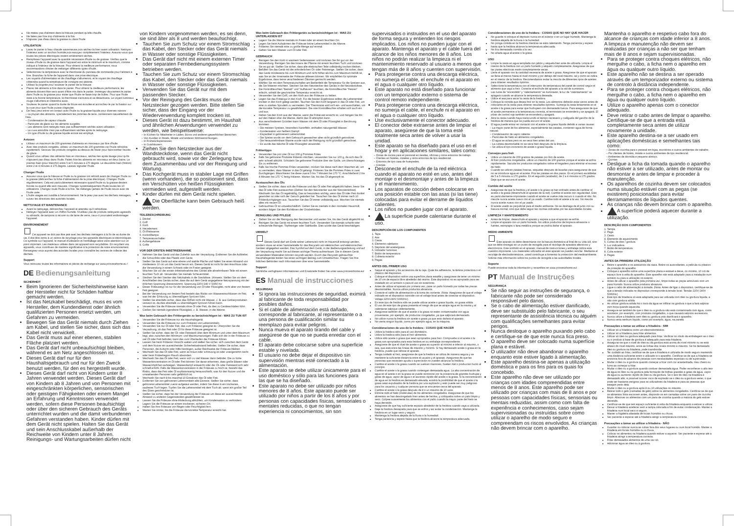Ne mettez pas d'aliment dans la friteuse pendant qu'elle chauffe.
Ne faites pas frire trop d'aliments à la fois.
N'ajoutez pas d'eau dans la graisse ou dans l'huile
UTILISATION
Lavez le panier à l'eau chaude savonneuse puis séchez-la bien avant utilisation. Nettoyez l'intérieur avec un torchon humide puis essuyez complètement l'intérieur. Assurez-vous que toutes les pièces électriques restent entièrement sèches.
Remplissez l'appareil avec la quantité nécessaire d'huile ou de graisse. Vérifiez que le niveau d'huile ou de graisse dans l'appareil est entre le minimum et le maximum, comme indiqué à l'intérieur de la friteuse. Pour obtenir la meilleure performance, nous recommandons d'éviter de mélanger différents types d'huile.
Sélectionnez la température avec le thermostat du panneau de commande pour l'aliment à frire. Branchez la fiche de l'appareil dans une prise électrique.
Les voyants d'alimentation et de chauffage s'allumeront, et le voyant de chauffage s'éteindra quand la température de consigne est atteinte.
Utilisez la poignée pour soulever le panier de la friteuse.
Placez les aliments à frire dans le panier. Pour obtenir la meilleure performance, les aliments doivent être secs avant d'être mis dans le panier. Immergez doucement le panier dans l'huile ou la graisse pour éviter que l'huile ne fasse trop de bulles. Pour que l'huile reste à la bonne température, le thermostat s'activera et se désactivera. Le voyant lumineux rouge s'allumera et s'éteindra aussi.
Soulevez le panier quand la durée de friture est écoulée et accrochez-le par la fixation sur la cuve pour que l'huile puisse s'égoutter.
De l'eau peut entrer en contact avec l'huile ou la graisse liquide pour diverses raisons :
– La plupart des aliments, spécialement les pommes de terre, contiennent naturellement de l'eau.
– Condensation de vapeur chaude.
– Particules de glace sur les aliments surgelés.
– Les aliments sont nettoyés mais pas suffisamment séchés avant utilisation.
– La cuve amovible n'est pas suffisamment séchée après le nettoyage.
– Un type d'huile ou de graisse liquide erroné est employé.
Astuces
Utilisez un maximum de 200 grammes d'aliments en morceaux par litre d'huile.
Avec des produits congelés, utilisez un maximum de 100 grammes car l'huile refroidira rapidement. Secouez les produits congelés au-dessus de l'évier pour faire tomber l'excès de glace.
Quand vous utilisez des aliments frais en morceaux, séchez-les après lavage pour qu'ils n'ajoutent pas d'eau dans l'huile. Faites frire les aliments en morceaux en deux bains. Le premier bain (pour blanchir) entre 5 et 5 minutes à 170 degrés. Le deuxième bain (finition) entre 2 et 4 minutes à 175 degrés. Laissez égoutter l'huile.
Changer l'huile
Assurez-vous que la friteuse et l'huile ou la graisse ont refroidi avant de changer l'huile ou la graisse (débranchez la fiche d'alimentation de la prise électrique). Changez l'huile régulièrement. Cela est particulièrement nécessaire quand l'huile ou la graisse devient foncée ou quand elle sent mauvais. Changez systématiquement l'huile toutes les 10 utilisations. Changez toute l'huile à la fois. Ne mélangez jamais de l'huile neuve avec de l'huile usée.
L'huile usagée est nuisible à l'environnement. Ne la jetez pas avec les déchets ménagers, suivez les directives des autorités locales.
NETTOYAGE ET MAINTENANCE
Avant le nettoyage, débranchez l'appareil et attendez qu'il refroidisse.
Nettoyez l'appareil avec un chiffon humide. N'utilisez pas de produits nettoyants agressifs ou abrasifs, de tampons à récurer ou de laine de verre, ceux-ci pourraient endommager l'appareil.
ENVIRONNEMENT
Cet appareil ne doit pas être jeté avec les déchets ménagers à la fin de sa durée de vie, il doit être remis à un centre de recyclage pour les appareils électriques et électroniques. Ce symbole sur l'appareil, le manuel d'utilisation et l'emballage attire votre attention sur un point important. Les matériaux utilisés dans cet appareil sont recyclables. En recyclant vos appareils, vous contribuez de manière significative à la protection de notre environnement. Renseignez-vous auprès des autorités locales pour connaître les centres de collecte des déchets.
Support
Vous retrouvez toutes les informations et pièces de rechange sur www.princesshome.eu !
DE Bedienungsanleitung
SICHERHEIT
Beim Ignorieren der Sicherheitshinweise kann der Hersteller nicht für Schäden haftbar gemacht werden.
Ist das Netzkabel beschädigt, muss es vom Hersteller, dem Kundendienst oder ähnlich qualifizierten Personen ersetzt werden, um Gefahren zu vermeiden.
Bewegen Sie das Gerät niemals durch Ziehen am Kabel, und stellen Sie sicher, dass sich das Kabel nicht verwickelt.
Das Gerät muss auf einer ebenen, stabilen Fläche platziert werden.
Das Gerät darf nicht unbeaufsichtigt bleiben, während es am Netz angeschlossen ist.
Dieses Gerät darf nur für den Haushaltsgebrauch und nur für den Zweck benutzt werden, für den es hergestellt wurde.
Dieses Gerät darf nicht von Kindern unter 8 Jahren verwendet werden. Dieses Gerät darf von Kindern ab 8 Jahren und von Personen mit eingeschränkten körperlichen, sensorischen oder geistigen Fähigkeiten oder einem Mangel an Erfahrung und Kenntnissen verwendet werden, sofern diese Personen beaufsichtigt oder über den sicheren Gebrauch des Geräts unterrichtet wurden und die damit verbundenen Gefahren verstanden haben. Kinder dürfen mit dem Gerät nicht spielen. Halten Sie das Gerät und sein Anschlusskabel außerhalb der Reichweite von Kindern unter 8 Jahren. Reinigungs- und Wartungsarbeiten dürfen nicht
von Kindern vorgenommen werden, es sei denn, sie sind älter als 8 und werden beaufsichtigt.
Tauchen Sie zum Schutz vor einem Stromschlag das Kabel, den Stecker oder das Gerät niemals in Wasser oder sonstige Flüssigkeiten.
Das Gerät darf nicht mit einem externen Timer oder separaten Fernbedienungssystem betrieben werden.
Tauchen Sie zum Schutz vor einem Stromschlag das Kabel, den Stecker oder das Gerät niemals in Wasser oder sonstige Flüssigkeiten.
Verwenden Sie das Gerät nur mit dem passenden Stecker.
Vor der Reinigung des Geräts muss der Netzstecker gezogen werden. Bitte stellen Sie sicher, dass der Eingang vor der Wiederverwendung komplett trocken ist.
Dieses Gerät ist dazu bestimmt, im Haushalt und ähnlichen Anwendungen verwendet zu werden, wie beispielsweise:
– In Küchen für Mitarbeiter in Läden, Büros und anderen gewerblichen Bereichen.
– Von Kunden in Hotels, Motels und anderen Wohneinrichtungen.
– In Frühstückspensionen.
– In Gutshäusern.
Ziehen Sie den Netzstecker aus der Wandsteckdose, wenn das Gerät nicht gebraucht wird, sowie vor der Zerlegung bzw. dem Zusammenbau und vor der Reinigung und Wartung.
Das Kochgerät muss in stabiler Lage mit Griffen (wenn vorhanden), die so positioniert sind, dass ein Verschütten von heißen Flüssigkeiten vermieden wird, aufgestellt werden.
Kinder dürfen mit dem Gerät nicht spielen.
Die Oberfläche kann beim Gebrauch heiß werden.
TEILEBESCHREIBUNG
1. Deckel
2. Griff
3. Korb
4. Heizelement
5. Öl-/Fettwanne
6. Kontrolllampe
7. Temperaturschalter
8. Außengehäuse
9. Griffe
VOR DER ERSTEN INBETRIEBNAHME
Nehmen Sie das Gerät und das Zubehör aus der Verpackung. Entfernen Sie die Aufkleber, die Schutzfolie oder das Plastik vom Gerät.
Stellen Sie das Gerät auf eine ebene und stabile Fläche und halten Sie einen Abstand von mindestens 10 cm um das Gerät herum ein. Dieses Gerät ist nicht für den Anschluss oder die Verwendung in einem Schrank oder im Freien geeignet.
Wischen Sie vor der ersten Inbetriebnahme des Geräts alle abnehmbaren Teile mit einem feuchten Tuch ab. Verwenden Sie niemals Scheuermittel.
Stecken Sie den Stecker des Netzkabels in die Steckdose. (Hinweis: Stellen Sie vor dem Anschließen des Geräts sicher, dass die auf dem Gerät angegebene Netzspannung mit der örtlichen Spannung übereinstimmt. Spannung 220V-240 V 50/60 Hz
Dieser Fritteusetyp ist nur für die Verwendung von Öl oder Flüssigfett, nicht aber von festem Fett geeignet.
Bei der Verwendung von festem Fett besteht das Risiko von Wassereinschlüssen im Fett, was bei der Erhitzung zu übermäßigem Spritzen führt.
Stellen Sie ebenfalls sicher, dass das Öl/Fett nicht mit Wasser, z. B. aus Gefrierprodukten versetzt ist, da dies ebenfalls zu übermäßigem Spritzen führen kann.
Verwenden Sie die Fritteuse niemals ohne Öl oder Fett, da dies zu Geräteschäden führt.
Gießen Sie niemals irgendeine Flüssigkeit, z. B. Wasser, in die Wanne.
Was beim Gebrauch des Frittiergeräts zu berücksichtigen ist - WAS ZU TUN IST
Verwenden Sie die Fritteuse nur als Haushaltsgerät.
Verwenden Sie die Fritteuse nur zum Frittieren von Lebensmitteln.
Verwenden Sie nur Öl oder Fett, das zum Frittieren geeignet ist. Überprüfen Sie die Verpackung, ob das Fett oder Öl für diese Fritteuse geeignet ist.
Stellen Sie sicher, dass der Öl- oder Fettstand über dem Minimum und unter dem Maximum liegt, also zwischen den Minimum- und Maximumanzeigen. Falls sich der in der Fritteuse zu viel Öl oder Fett befindet, kann das zum Überlaufen der Fritteuse führen.
Lassen Sie beim Frittieren Vorsicht walten und stellen Sie sicher, sich zwischen dem Gerät und dem Nutzer ein ausreichender Sicherheitsabstand befindet. Stellen Sie sicher, dass Personen, die Aufsicht oder Hilfe benötigen, außer Reichweite der Fritteuse bleiben.
Wechseln Sie das Öl oder Fett, wenn es braun oder schmutzig ist oder unangenehm riecht oder beim Frittierbeginn Rauch absondert.
Wechseln Sie das Öl oder Fett, wenn sich zu viel Wasser darin befindet. Die zu hohe Wasserkonzentration im Öl oder Fett können Sie daran erkennen, dass große Blasen oder Wassertröpfchen aufsteigen, Wasserdampf entweicht oder der Öl- oder Fettstand sich sehr schnell erhöht. Falls die Wasserkonzentration in der Fritteuse zu hoch ist, besteht das Risiko, dass das Fett oder Öl explosionsartig herausschießt, was für den Nutzer und die umstehenden Personen sehr gefährlich ist.
Wechseln Sie nach 8 bis maximal 10 Einsätzen das Öl oder Fett.
Entfernen Sie von gefrorenen Lebensmitteln alle Eisreste. Stellen Sie sicher, dass gefrorene Lebensmittel zuerst aufgetaut werden, indem Sie diese in ein trockenes, sauberes Tuch legen. Tupfen Sie die Lebensmittel mit dem Tuch ab, wenn ein großer Teil des Eises geschmolzen ist.
Stellen Sie sicher, dass bei der Verwendung der Fritteuse um diese ein ausreichender Abstand zu anderen Gegenständen gewährleistet ist.
Lassen Sie die Fritteuse ohne Abdeckung abkühlen, um Kondensation zu verhindern. Lagern Sie die Fritteuse an einem trockenen, sicheren Ort.
Halten Sie Ihre Fritteuse von Regen oder Feuchtigkeit fern.
Warten Sie immer, bis die Fritteuse die korrekte Temperatur erreicht hat.
Was beim Gebrauch des Frittiergeräts zu berücksichtigen ist - WAS ZU UNTERLASSEN IST
Lagern Sie die Wanne niemals im Freien oder an einem feuchten Ort.
Legen Sie beim Aufwärmen der Fritteuse keine Lebensmittel in die Wanne.
Frittieren Sie niemals eine zu große Menge auf einmal.
Geben Sie kein Wasser zum Öl oder Fett.
GEBRAUCH
Reinigen Sie den Korb in warmem Seifenwasser und trocknen Sie ihn gut vor der Verwendung. Reinigen Sie das Innere der Pfanne mit einem feuchten Tuch und trocknen Sie es gut ab. Stellen Sie sicher, dass alle elektrischen Teile vollständig trocken bleiben.
Befüllen Sie das Gerät mit der erforderlichen Öl- oder Fettmenge. Stellen Sie sicher, dass das Gerät mindestens bis zum Minimum und nicht höher als bis zum Maximum befüllt ist, was Sie an der Innenseite der Fritteuse ablesen können. Wir empfehlen für optimale Ergebnisse, dass keine verschiedenen Ölsorten gemischt werden.
Wählen Sie mit dem Temperaturschalter am Bedienfeld die Temperatur für die Speisen aus, die Sie frittieren möchten. Stecken Sie den Netzstecker des Geräts in die Netzsteckdose.
Die Kontrollleuchten "Betrieb" und "Aufheizen" leuchten, die Kontrollleuchte "Heizen" erlischt, sobald die gewünschte Temperatur erreicht ist.
Verwenden Sie den Griff, um den Korb aus der Fritteuse zu heben.
Legen Sie das Frittiergut in den Korb. Für die besten Ergebnisse sollten die Lebensmittel trocken in den Korb gelegt werden. Tauchen Sie den Korb langsam in das Öl oder Fett, um eine zu starkes Sprudeln zu vermeiden. Der Thermostat wird sich ein- und ausschalten, um die korrekte Temperatur zu gewährleisten. Die rote Kontrollleuchte schaltet sich auch ein und aus.
Heben Sie den Korb aus der Wanne, wenn die Frittierzeit erreicht ist, und hängen Sie ihn auf den Haken über die Wanne, damit das Öl abtropfen kann.
Aus verschiedenen Gründen kann Wasser mit dem Öl oder Flüssigfett in Berührung kommen:
– Die meisten Speisen, besonders Kartoffeln, enthalten naturgemäß Wasser.
– Kondensation von heißem Dampf.
– Eispartikel in gefrorenem Lebensmittel.
– Die Speise wurde vor dem Gebrauch gewaschen aber nicht gründlich getrocknet.
– Die herausnehmbare Wanne wurde nach der Reinigung nicht gründlich getrocknet.
– Es wurde das falsche Öl oder Flüssigfett verwendet.
Frittiertipps
Verwenden Sie pro Liter Öl nur 200 g Pommes Frites.
Falls Sie gefrorene Produkte frittieren möchten, verwenden Sie nur 100 g, da sich das Öl sehr schnell abkühlt. Schütteln Sie gefrorene Produkte über der Spüle, um überschüssiges Eis zu entfernen.
Falls Sie frische Pommes Frites verwenden, trocken Sie diese nach dem Waschen ab, um zu vermeiden, dass Wasser in das Öl gelangt. Frittieren Sie die Pommes Frites in zwei Durchgängen. Blanchieren Sie diese zuerst 5 bis 7 Minuten bei 170 °C. Anschließend 2 bis 4 Minuten bei 175 °C fertig frittieren. Warten Sie, bis das Öl abgetropft ist.
Austauschen des Öls
Stellen Sie sicher, dass sich die Fritteuse und das Öl oder Fett abgekühlt haben, bevor Sie das Öl oder Fett austauschen (Ziehen Sie den Netzstecker aus der Netzsteckdose). Wechseln Sie das Öl regelmäßig. Das ist besonders wichtig, wenn das Öl oder Fett dunkel geworden ist oder sich der Geruch geändert hat. Tauschen Sie das Öl immer nach 10 Frittierdurchgängen aus. Tauschen Sie das Öl immer vollständig aus. Mischen Sie niemals altes mit neuem Öl.
Gebrauchtes Öl ist umweltschädlich. Geben Sie es niemals in den normalen Hausmüll, sondern folgen Sie den Richtlinien der Ortsbehörden.
REINIGUNG UND PFLEGE
Ziehen Sie vor der Reinigung den Netzstecker und warten Sie, bis das Gerät abgekühlt ist.
Reinigen Sie das Gerät mit einem feuchten Tuch. Verwenden Sie niemals scharfe oder scheuernde Reiniger, Topfreiniger oder Stahlwolle. Dies würde das Gerät beschädigen.
UMWELT
Dieses Gerät darf am Ende seiner Lebenszeit nicht im Hausmüll entsorgt werden, sondern muss an einer Sammelstelle für das Recyceln von elektrischen und elektronischen Geräten abgegeben werden. Das Symbol auf dem Gerät, in der Bedienungsanleitung und auf der Verpackung macht Sie auf dieses wichtige Thema aufmerksam. Die in diesem Gerät verwendeten Materialien können recycelt werden. Durch das Recyceln gebrauchter Haushaltsgeräte leisten Sie einen wichtigen Beitrag zum Umweltschutz. Fragen Sie Ihre örtlichen Behörden nach Informationen über eine Sammelstelle.
Support
Sämtliche verfügbaren Informationen und Ersatzteile finden Sie unter www.princesshome.eu!
ES Manual de instrucciones
SEGURIDAD
Si ignora las instrucciones de seguridad, eximirá al fabricante de toda responsabilidad por posibles daños.
Si el cable de alimentación está dañado, corresponde al fabricante, al representante o a una persona de cualificación similar su reemplazo para evitar peligros.
Nunca mueva el aparato tirando del cable y asegúrese de que no se pueda enredar con el cable.
El aparato debe colocarse sobre una superficie estable y nivelada.
El usuario no debe dejar el dispositivo sin supervisión mientras esté conectado a la alimentación.
Este aparato se debe utilizar únicamente para el uso doméstico y sólo para las funciones para las que se ha diseñado.
Este aparato no debe ser utilizado por niños menores de 8 años. Este aparato puede ser utilizado por niños a partir de los 8 años y por personas con capacidades físicas, sensoriales o mentales reducidas, o que no tengan experiencia ni conocimientos, sin son
supervisados o instruidos en el uso del aparato de forma segura y entienden los riesgos implicados. Los niños no pueden jugar con el aparato. Mantenga el aparato y el cable fuera del alcance de los niños menores de 8 años. Los niños no podrán realizar la limpieza ni el mantenimiento reservado al usuario a menos que tengan más de 8 años y cuenten con supervisión.
Para protegerse contra una descarga eléctrica, no sumerja el cable, el enchufe ni el aparato en el agua o cualquier otro líquido.
Este aparato no está diseñado para funcionar con un temporizador externo o sistema de control remoto independiente.
Para protegerse contra una descarga eléctrica, no sumerja el cable, el enchufe ni el aparato en el agua o cualquier otro líquido.
Use exclusivamente el conector adecuado.
El conector debe extraerse antes de limpiar el aparato, asegúrese de que la toma esté totalmente seca antes de volver a usar la unidad.
Este aparato se ha diseñado para el uso en el hogar y en aplicaciones similares, tales como:
– Zonas de cocina para el personal en tiendas, oficinas y otros entornos de trabajo.
– Clientes en hoteles, moteles y otros entornos de tipo residencial.
– Entornos de tipo casa de huéspedes.
– Granjas.
Desconecte el enchufe de la red eléctrica cuando el aparato no esté en uso, antes del montaje o el desmontaje y antes de la limpieza y el mantenimiento.
Los aparatos de cocción deben colocarse en una posición estable con las asas (si las tiene) colocadas para evitar el derrame de líquidos calientes.
Los niños no pueden jugar con el aparato.
La superficie puede calentarse durante el uso.
DESCRIPCIÓN DE LOS COMPONENTES
1. Tapa
2. Asa
3. Cesta
4. Elemento calefactor
5. Depósito del aceite/grasa
6. Indicador luminoso
7. Botón de temperatura
8. Cubierta exterior
9. Pegas
ANTES DEL PRIMER USO
Saque el aparato y los accesorios de la caja. Quite los adhesivos, la lámina protectora o el plástico del dispositivo.
Coloque el dispositivo sobre una superficie plana estable y asegúrese de tener un mínimo de 10 cm de espacio libre alrededor del mismo. Este dispositivo no es apropiado para ser instalado en un armario o para el uso en exteriores.
Antes de utilizar el aparato por primera vez, pase un paño húmedo por todas las piezas desmontables. Nunca utilice productos abrasivos.
Conecte el cable de alimentación a la toma de corriente. (Nota: Asegúrese de que el voltaje indicado en el dispositivo coincide con el voltaje local antes de conectar el dispositivo. Voltaje 220V-240V 50/60Hz)
En este tipo de freidora sólo se puede utilizar aceite o grasa líquida, no grasa sólida.
El uso de este tipo de grasa presenta el riesgo de que se atrape agua en la misma y al calentarse salpique violentamente.
Asegúrese también de que el aceite o la grasa no estén contaminados con agua proveniente, por ejemplo, de productos congelados, ya que salpicará demasiado.
No utilice nunca la freidora sin aceite o grasa ya que esto dañará el aparato.
No vierta ningún líquido, como por ejemplo agua, en la máquina.
Consideraciones de uso de la freidora - COSAS QUE HACER
Utilice la freidora sólo para el uso doméstico.
Utilice la freidora sólo para el freír alimentos.
Utilice sólo aceite o grasa que sean apropiados para freír. Compruebe si el aceite o la grasa son apropiados para esta freidora en su embalaje correspondiente.
Asegúrese de que el nivel de aceite o grasa es superior al mínimo e inferior al máximo, o sea, que está entre las líneas de máximo y mínimo. Si hay demasiado aceite o grasa en la freidora, puede que rebose el aparato.
Tenga cuidado al freír, asegúrese de que la freidora se utiliza de manera segura y se mantiene la suficiente distancia entre el usuario y el aparato. Asegúrese de que las personas que necesiten ayuda o supervisión no pueden alcanzar la freidora.
Cambie el aceite o la grasa cuando se vuelvan marrones, huelan mal o produzcan humo al principio.
Cambie el aceite o la grasa cuando contengan demasiada agua. La alta concentración de agua en el aceite o en la grasa se puede reconocer por la presencia de grandes burbujas y gotas de agua, vapor de agua o el ascenso rápido del aceite o la grasa. Si la concentración de agua en la freidora es demasiado elevada, existirá la posibilidad de que el aceite o la grasa sean expulsados de la freidora por una explosión y esto puede ser muy peligroso para los usuarios y cualquier persona que se encuentre cerca del aparato.
Cambie el aceite o la grasa después de 8 o un máximo de 10 usos.
Elimine todo el hielo (moléculas) de los alimentos congelados. Asegúrese de que los alimentos se han descongelado bien antes de freírlos, y colóquelos sobre un palo limpio y seco. Golpee suavemente los alimentos con el paño cuando la mayor parte del hielo se haya derretido.
Asegúrese de que hay suficiente espacio alrededor de la freidora cuando vaya a utilizarla.
Deje la freidora destapada para que se enfríe y así evitar la condensación. Mantenga la freidora en un lugar seco y seguro.
Mantenga la freidora alejada de la lluvia o la humedad.
Tenga paciencia y espere hasta que la freidora alcance la temperatura adecuada.
Consideraciones de uso de la freidora - COSAS QUE NO HAY QUE HACER
No guarde ni coloque el depósito nunca en el exterior o en un lugar húmedo. Mantenga la freidora alejada de la lluvia o la humedad.
No ponga comida en la freidora mientras se está calentando. Tenga paciencia y espere hasta que la freidora alcance la temperatura adecuada.
No fría demasiada comida a la vez.
No añada agua al aceite o la grasa.
USO
Limpie la cesta en agua templada con jabón y séquela bien ante de utilizarla. Limpie el interior de la freidora con un paño húmedo y séquelo completamente. Asegúrese de que las partes eléctricas estén completamente secas.
Llene el aparato con la cantidad necesaria de aceite o grasa. Asegúrese de que el aparato se llena al menos hasta el nivel mínimo y por debajo del nivel máximo, tal y como se indica en el interior de la freidora. Recomendamos evitar la mezcla de diferentes tipos de aceites para obtener resultados óptimos.
Seleccione la temperatura con el interruptor de temperatura del panel de control según el alimento que vaya a freír. Conecte el enchufe del aparato a la red de suministro.
Las luces de "encendido" y "calentamiento" se iluminarán, la luz de "calentamiento" se apagará cuando se alcance la temperatura deseada.
Utilice el asa para sacar la cesta de la freidora.
Coloque la comida que desea freír en la cesta. Los alimentos deberán estar secos antes de colocarlos en la cesta para obtener resultados óptimos. Sumerja la cesta lentamente en el aceite o la grasa para evitar que burbujeen con demasiada fuerza. Para asegurarse de que el aceite permanece a la temperatura correcta, el termostato se encenderá y se apagará. El piloto de control rojo también se encenderá y apagará.
Alce la cesta cuando haya transcurrido el tiempo necesario y cuélguela del gancho de la freidora de manera que se pueda escurrir el aceite.
El agua puede entrar en contacto con el aceite o la grasa líquida debido a varias causas:
– La mayor parte de los alimentos, especialmente las patatas, contienen agua de forma natural.
– Condensación de vapor caliente.
– Partículas de hielo en alimentos congelados.
– El agua se aclara pero no se seca bien antes del uso.
– La cubeta desmontable no se seca bien después de la limpieza.
– Se utiliza el tipo incorrecto de aceite o grasa líquida.
Consejos para freír
Utilice un máximo de 200 gramos de patatas por litro de aceite.
Al freír productos congelados, utilice un máximo de 100 gramos porque el aceite se enfría rápidamente. Sacuda los productos congelados sobre el fregadero para eliminar el exceso de hielo.
Cuando se utilicen patatas frescas, séquelas después de lavarlas para asegurarse de que no se introduce agua en el aceite. Fría las patatas en dos pasos. En el primero escáldelas de 5 a 5 minutos a 170 grados. En el segundo (acabado), de 2 a 4 minutos a 175 grados. Deje que se escurra el aceite.
Cambio del aceite
Asegúrese de que la freidora y el aceite o la grasa se han enfriado antes de cambiar el aceite o la grasa (desenchufe el aparato de la red). Cambie el aceite con regularidad. Esto es particularmente importante cuando el aceite se vuelve más oscuro o cuando el olor. No mezcle nunca aceite nuevo con el ya usado. Cambie todo el aceite a la vez. No mezcle nunca aceite nuevo con el ya usado.
El aceite usado es perjudicial para el medio ambiente. No se deshaga de él junto con su basura normal, sino que debe seguir las normas indicadas por las autoridades locales.
LIMPIEZA Y MANTENIMIENTO
Antes de limpiar, desenchufe el aparato y espere a que el aparato se enfríe.
Limpie el aparato con un paño húmedo. No utilice productos de limpieza abrasivos o fuertes, estropajos o lana metálica porque se podría dañar el aparato.
MEDIO AMBIENTE
Este aparato no debe desecharse con la basura doméstica al final de su vida útil, sino que se debe entregar en un punto de recogida para el reciclaje de aparatos eléctricos y electrónicos. Este símbolo en el aparato, manual de instrucciones y embalaje indica esta cuestión importante. Los materiales utilizados en este aparato se pueden reciclar. Mediante el reciclaje de electrodomésticos, usted contribuye a fomentar la protección del medioambiente. Solicite más información sobre los puntos de recogida a las autoridades locales.
Soporte
Puede encontrar toda la información y recambios en www.princesshome.eu!
PT Manual de Instruções
SEGURANÇA
Se não seguir as instruções de segurança, o fabricante não pode ser considerado responsável pelo danos.
Se o cabo de alimentação estiver danificado, deve ser substituído pelo fabricante, o seu representante de assistência técnica ou alguém com qualificações semelhantes para evitar perigos.
Nunca desloque o aparelho puxando pelo cabo e certifique-se de que este nunca fica preso.
O aparelho deve ser colocado numa superfície plana e estável.
O utilizador não deve abandonar o aparelho enquanto este estiver ligado à alimentação.
Este aparelho destina-se apenas a utilização doméstica e para os fins para os quais foi concebido.
Este aparelho não deve ser utilizado por crianças com idades compreendidas entre menos de 8 anos. Este aparelho pode ser utilizado por crianças com mais de 8 anos e por pessoas com capacidades físicas, sensoriais ou mentais reduzidas, assim como com falta de experiência e conhecimentos, caso sejam supervisionadas ou instruídas sobre como utilizar o aparelho de modo seguro e compreendam os riscos envolvidos. As crianças não devem brincar com o aparelho.
Mantenha o aparelho e respetivo cabo fora do alcance de crianças com idade inferior a 8 anos. A limpeza e manutenção não devem ser realizadas por crianças a não ser que tenham mais de 8 anos e sejam supervisionadas.
Para se proteger contra choques elétricos, não mergulhe o cabo, a ficha nem o aparelho em água ou qualquer outro líquido.
Este aparelho não se destina a ser operado através de um temporizador externo ou sistema de controlo à distância independente.
Para se proteger contra choques elétricos, não mergulhe o cabo, a ficha nem o aparelho em água ou qualquer outro líquido.
Utilize o aparelho apenas com o conector adequado.
Deve retirar o cabo antes de limpar o aparelho. Certifique-se de que a entrada está completamente seca antes de utilizar novamente a unidade.
Este aparelho destina-se a ser usado em aplicações domésticas e semelhantes tais como:
– Zonas de cozinha para o pessoal em lojas, escritórios e outros ambientes de trabalho.
– Por clientes de hotéis, motéis e outros ambientes de tipo residencial.
– Ambientes de dormida e pequeno almoço.
– Quintas.
Desligue a ficha da tomada quando o aparelho não estiver a ser utilizado, antes de montar ou desmontar e antes de limpar e proceder à manutenção.
Os aparelhos de cozinha devem ser colocados numa situação estável com as pegas (se existirem) posicionadas para evitar derramamentos de líquidos quentes.
As crianças não devem brincar com o aparelho.
A superfície poderá aquecer durante a utilização.
DESCRIÇÃO DOS COMPONENTES
1. Tampa
2. Pega
3. Cesto
4. Elemento de aquecimento
5. Cubas de óleo / gordura
6. Luz indicadora
7. Botão de temperatura
8. Cuba exterior
9. Pegas
ANTES DA PRIMEIRA UTILIZAÇÃO
Retire o aparelho e os acessórios da caixa. Retire os autocolantes, a película ou plástico de proteção do aparelho.
Coloque o aparelho sobre uma superfície plana e estável e deixe, no mínimo, 10 cm de espaço livre à volta do aparelho. Este aparelho não está adaptado para a instalação num armário ou para a utilização no exterior.
Antes de utilizar o aparelho pela primeira vez, limpe todas as peças amovíveis com um pano húmido. Nunca utilize produtos abrasivos.
Ligue o cabo de alimentação à tomada. (Nota: Antes de ligar o dispositivo, certifique-se de que a tensão indicada no dispositivo corresponde à tensão local. Tensão 220V-240V 50/60Hz)
Este tipo de fritadeira só está adaptada para ser utilizada com óleo ou gordura líquida, e não com gordura sólida.
Ao utilizar gordura sólida há o risco da água se infiltrar na gordura o que a fará salpicar com força quando aquecida.
Assegure-se também de que o óleo ou a gordura não está contaminado com água, como acontece, por exemplo, com produtos congelados, o que causará salpicos excessivos.
Nunca utilize a fritadeira sem óleo ou gordura pois danificará o aparelho.
Nunca verta nenhum líquido, como por exemplo, água, na panela.
Precauções a tomar ao utilizar a fritadeira - SIM
Utilizar só a fritadeira como um electrodoméstico.
Utilizar só a fritadeira para fritar alimentos.
Utilizar só óleo ou gordura adequado para fritar. Verificar no rótulo da embalagem se o óleo ou o produto à base de gordura é adequado para esta fritadeira.
Assegurar-se que o nível do óleo ou da gordura está acima do nível mínimo ou se está abaixo do nível máximo, entre as linhas dos níveis mínimo e máximo. Se há demasiado óleo ou gordura na fritadeira, pode transbordar.
Ter cuidado ao fritar, certificar-se de que a fritadeira é utilizada de modo seguro mantendo uma distância suficiente entre o utilizador e o aparelho. Certificar-se de que a fritadeira se encontra fora do alcance de pessoas com necessidades especiais ou de supervisão.
Mudar o óleo ou a gordura quando começar a ficar com cor acastanhada, mau cheiro ou fumo ao começar a fritar.
Mudar o óleo ou a gordura quando contiver demasiada água. Poder reconhecer o alto teor de água no óleo ou na gordura pela formação de bolhas grandes e gotas de água, vapor de água ou aumento rápido do óleo ou da gordura. Se o teor do óleo na fritadeira é demasiado alto, é possível ocorrer risco de explosão se o óleo ou a gordura verter, o que pode ser bastante perigoso para os utilizadores da fritadeira e para as pessoas que estejam perto dela.
Mudar o óleo ou a gordura após 8 ou 10 utilizações no máximo.
Retirar todo o gelo (camadas de gelo) sobre os alimentos congelados. Certificar-se de que os alimentos fritos escorrem antes, dispondo-os em camadas sobre um pano de cozinha limpo. Absorver os alimentos com um pano de cozinha quando a maioria do gelo estiver derretido.
Certificar-se de que tem espaço suficiente à volta da fritadeira enquanto a estiver a utilizar.
Deixar a fritadeira arrefecer sem a tampa colocada a fim de evitar condensação. Manter a fritadeira num local seco e seguro.
Manter a frigideira afastada de locais húmidos ou chuva.
Ser paciente e esperar até a fritadeira atingir a temperatura correcta.
Precauções a tomar ao utilizar a fritadeira - NÃO
Guardar ou colocar nunca as cubas fora dos seus lugares ou num local húmido. Manter a fritadeira em locais húmidos ou à chuva.
Colocar os alimentos na fritadeira quando estiver a aquecer. Ser paciente e esperar até a fritadeira atingir a temperatura correcta.
Fritar demasiados alimentos de uma vez só.
Adicionar água ao óleo ou à gordura.